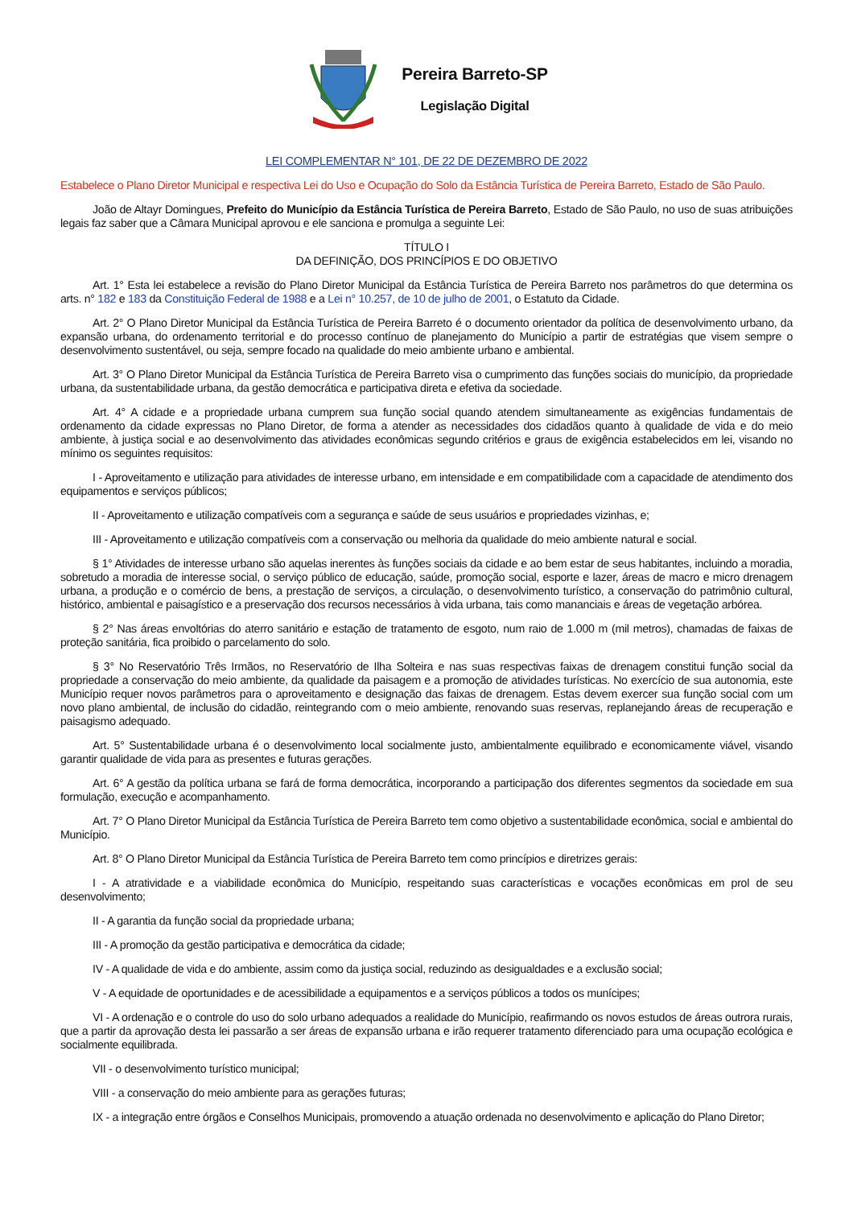Pereira Barreto-SP
Legislação Digital
LEI COMPLEMENTAR N° 101, DE 22 DE DEZEMBRO DE 2022
Estabelece o Plano Diretor Municipal e respectiva Lei do Uso e Ocupação do Solo da Estância Turística de Pereira Barreto, Estado de São Paulo.
João de Altayr Domingues, Prefeito do Município da Estância Turística de Pereira Barreto, Estado de São Paulo, no uso de suas atribuições legais faz saber que a Câmara Municipal aprovou e ele sanciona e promulga a seguinte Lei:
TÍTULO I
DA DEFINIÇÃO, DOS PRINCÍPIOS E DO OBJETIVO
Art. 1° Esta lei estabelece a revisão do Plano Diretor Municipal da Estância Turística de Pereira Barreto nos parâmetros do que determina os arts. n° 182 e 183 da Constituição Federal de 1988 e a Lei n° 10.257, de 10 de julho de 2001, o Estatuto da Cidade.
Art. 2° O Plano Diretor Municipal da Estância Turística de Pereira Barreto é o documento orientador da política de desenvolvimento urbano, da expansão urbana, do ordenamento territorial e do processo contínuo de planejamento do Município a partir de estratégias que visem sempre o desenvolvimento sustentável, ou seja, sempre focado na qualidade do meio ambiente urbano e ambiental.
Art. 3° O Plano Diretor Municipal da Estância Turística de Pereira Barreto visa o cumprimento das funções sociais do município, da propriedade urbana, da sustentabilidade urbana, da gestão democrática e participativa direta e efetiva da sociedade.
Art. 4° A cidade e a propriedade urbana cumprem sua função social quando atendem simultaneamente as exigências fundamentais de ordenamento da cidade expressas no Plano Diretor, de forma a atender as necessidades dos cidadãos quanto à qualidade de vida e do meio ambiente, à justiça social e ao desenvolvimento das atividades econômicas segundo critérios e graus de exigência estabelecidos em lei, visando no mínimo os seguintes requisitos:
I - Aproveitamento e utilização para atividades de interesse urbano, em intensidade e em compatibilidade com a capacidade de atendimento dos equipamentos e serviços públicos;
II - Aproveitamento e utilização compatíveis com a segurança e saúde de seus usuários e propriedades vizinhas, e;
III - Aproveitamento e utilização compatíveis com a conservação ou melhoria da qualidade do meio ambiente natural e social.
§ 1° Atividades de interesse urbano são aquelas inerentes às funções sociais da cidade e ao bem estar de seus habitantes, incluindo a moradia, sobretudo a moradia de interesse social, o serviço público de educação, saúde, promoção social, esporte e lazer, áreas de macro e micro drenagem urbana, a produção e o comércio de bens, a prestação de serviços, a circulação, o desenvolvimento turístico, a conservação do patrimônio cultural, histórico, ambiental e paisagístico e a preservação dos recursos necessários à vida urbana, tais como mananciais e áreas de vegetação arbórea.
§ 2° Nas áreas envoltórias do aterro sanitário e estação de tratamento de esgoto, num raio de 1.000 m (mil metros), chamadas de faixas de proteção sanitária, fica proibido o parcelamento do solo.
§ 3° No Reservatório Três Irmãos, no Reservatório de Ilha Solteira e nas suas respectivas faixas de drenagem constitui função social da propriedade a conservação do meio ambiente, da qualidade da paisagem e a promoção de atividades turísticas. No exercício de sua autonomia, este Município requer novos parâmetros para o aproveitamento e designação das faixas de drenagem. Estas devem exercer sua função social com um novo plano ambiental, de inclusão do cidadão, reintegrando com o meio ambiente, renovando suas reservas, replanejando áreas de recuperação e paisagismo adequado.
Art. 5° Sustentabilidade urbana é o desenvolvimento local socialmente justo, ambientalmente equilibrado e economicamente viável, visando garantir qualidade de vida para as presentes e futuras gerações.
Art. 6° A gestão da política urbana se fará de forma democrática, incorporando a participação dos diferentes segmentos da sociedade em sua formulação, execução e acompanhamento.
Art. 7° O Plano Diretor Municipal da Estância Turística de Pereira Barreto tem como objetivo a sustentabilidade econômica, social e ambiental do Município.
Art. 8° O Plano Diretor Municipal da Estância Turística de Pereira Barreto tem como princípios e diretrizes gerais:
I - A atratividade e a viabilidade econômica do Município, respeitando suas características e vocações econômicas em prol de seu desenvolvimento;
II - A garantia da função social da propriedade urbana;
III - A promoção da gestão participativa e democrática da cidade;
IV - A qualidade de vida e do ambiente, assim como da justiça social, reduzindo as desigualdades e a exclusão social;
V - A equidade de oportunidades e de acessibilidade a equipamentos e a serviços públicos a todos os munícipes;
VI - A ordenação e o controle do uso do solo urbano adequados a realidade do Município, reafirmando os novos estudos de áreas outrora rurais, que a partir da aprovação desta lei passarão a ser áreas de expansão urbana e irão requerer tratamento diferenciado para uma ocupação ecológica e socialmente equilibrada.
VII - o desenvolvimento turístico municipal;
VIII - a conservação do meio ambiente para as gerações futuras;
IX - a integração entre órgãos e Conselhos Municipais, promovendo a atuação ordenada no desenvolvimento e aplicação do Plano Diretor;